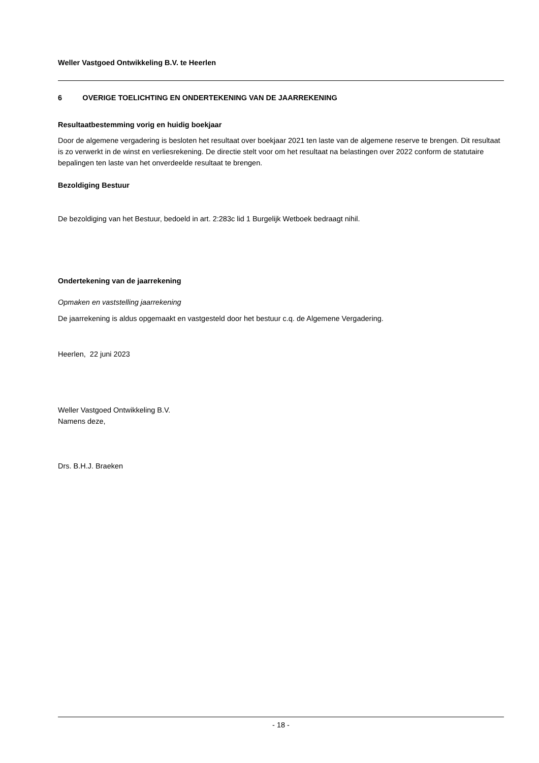Weller Vastgoed Ontwikkeling B.V. te Heerlen
6 OVERIGE TOELICHTING EN ONDERTEKENING VAN DE JAARREKENING
Resultaatbestemming vorig en huidig boekjaar
Door de algemene vergadering is besloten het resultaat over boekjaar 2021 ten laste van de algemene reserve te brengen. Dit resultaat is zo verwerkt in de winst en verliesrekening. De directie stelt voor om het resultaat na belastingen over 2022 conform de statutaire bepalingen ten laste van het onverdeelde resultaat te brengen.
Bezoldiging Bestuur
De bezoldiging van het Bestuur, bedoeld in art. 2:283c lid 1 Burgelijk Wetboek bedraagt nihil.
Ondertekening van de jaarrekening
Opmaken en vaststelling jaarrekening
De jaarrekening is aldus opgemaakt en vastgesteld door het bestuur c.q. de Algemene Vergadering.
Heerlen, 22 juni 2023
Weller Vastgoed Ontwikkeling B.V.
Namens deze,
Drs. B.H.J. Braeken
- 18 -